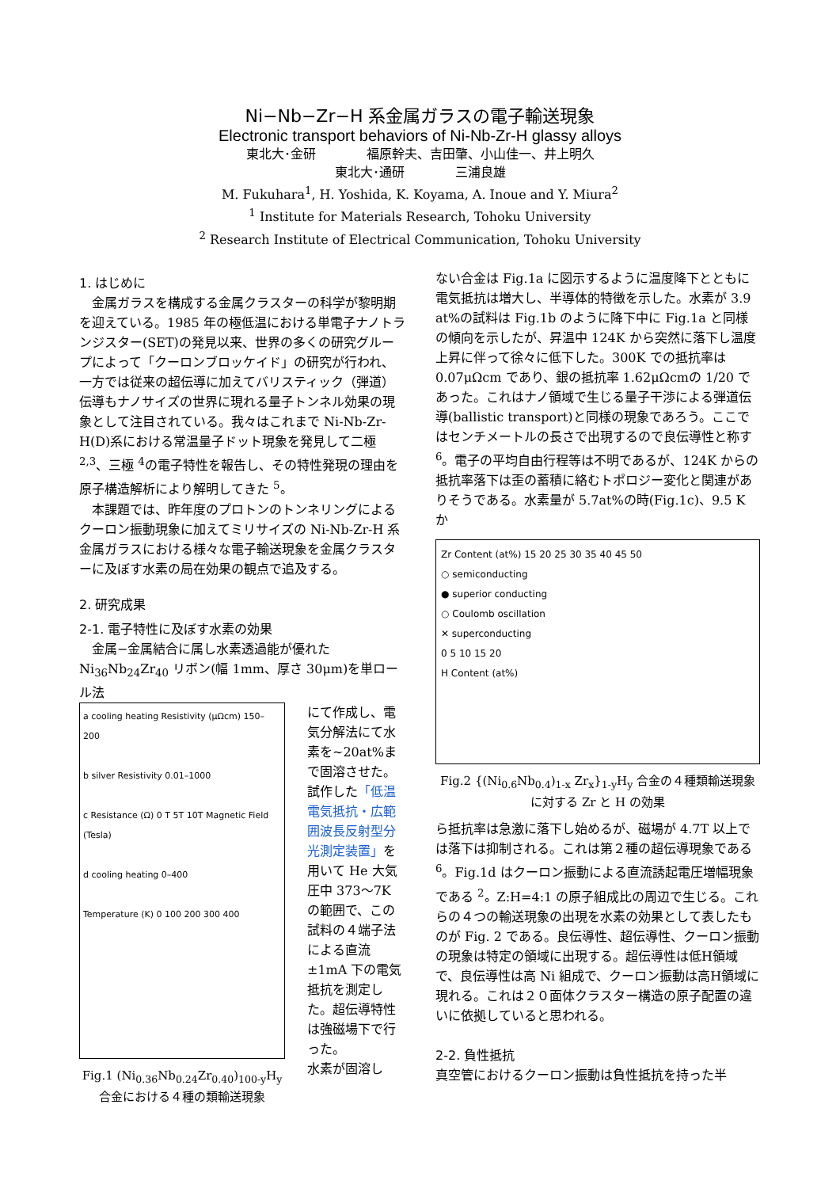Ni−Nb−Zr−H 系金属ガラスの電子輸送現象
Electronic transport behaviors of Ni-Nb-Zr-H glassy alloys
東北大･金研　　　　福原幹夫、吉田肇、小山佳一、井上明久
東北大･通研　　　　三浦良雄
M. Fukuhara<sup>1</sup>, H. Yoshida, K. Koyama, A. Inoue and Y. Miura<sup>2</sup>
<sup>1</sup> Institute for Materials Research, Tohoku University
<sup>2</sup> Research Institute of Electrical Communication, Tohoku University
1. はじめに
　金属ガラスを構成する金属クラスターの科学が黎明期を迎えている。1985 年の極低温における単電子ナノトランジスター(SET)の発見以来、世界の多くの研究グループによって「クーロンブロッケイド」の研究が行われ、一方では従来の超伝導に加えてバリスティック（弾道）伝導もナノサイズの世界に現れる量子トンネル効果の現象として注目されている。我々はこれまで Ni-Nb-Zr-H(D)系における常温量子ドット現象を発見して二極 <sup>2,3</sup>、三極 <sup>4</sup>の電子特性を報告し、その特性発現の理由を原子構造解析により解明してきた <sup>5</sup>。
　本課題では、昨年度のプロトンのトンネリングによるクーロン振動現象に加えてミリサイズの Ni-Nb-Zr-H 系金属ガラスにおける様々な電子輸送現象を金属クラスターに及ぼす水素の局在効果の観点で追及する。
2. 研究成果
2-1. 電子特性に及ぼす水素の効果
　金属−金属結合に属し水素透過能が優れた Ni<sub>36</sub>Nb<sub>24</sub>Zr<sub>40</sub> リボン(幅 1mm、厚さ 30μm)を単ロール法
a cooling heating Resistivity (μΩcm) 150–200
b silver Resistivity 0.01–1000
c Resistance (Ω) 0 T 5T 10T Magnetic Field (Tesla)
d cooling heating 0–400
Temperature (K) 0 100 200 300 400
Fig.1 (Ni<sub>0.36</sub>Nb<sub>0.24</sub>Zr<sub>0.40</sub>)<sub>100-y</sub>H<sub>y</sub> 合金における４種の類輸送現象
にて作成し、電気分解法にて水素を~20at%まで固溶させた。試作した「低温電気抵抗・広範囲波長反射型分光測定装置」を用いて He 大気圧中 373～7K の範囲で、この試料の４端子法による直流±1mA 下の電気抵抗を測定した。超伝導特性は強磁場下で行った。
水素が固溶し
ない合金は Fig.1a に図示するように温度降下とともに電気抵抗は増大し、半導体的特徴を示した。水素が 3.9 at%の試料は Fig.1b のように降下中に Fig.1a と同様の傾向を示したが、昇温中 124K から突然に落下し温度上昇に伴って徐々に低下した。300K での抵抗率は 0.07μΩcm であり、銀の抵抗率 1.62μΩcmの 1/20 であった。これはナノ領域で生じる量子干渉による弾道伝導(ballistic transport)と同様の現象であろう。ここではセンチメートルの長さで出現するので良伝導性と称す <sup>6</sup>。電子の平均自由行程等は不明であるが、124K からの抵抗率落下は歪の蓄積に絡むトポロジー変化と関連がありそうである。水素量が 5.7at%の時(Fig.1c)、9.5 K か
Zr Content (at%) 15 20 25 30 35 40 45 50
○ semiconducting
● superior conducting
○ Coulomb oscillation
✕ superconducting
0 5 10 15 20
H Content (at%)
Fig.2 {(Ni<sub>0.6</sub>Nb<sub>0.4</sub>)<sub>1-x</sub> Zr<sub>x</sub>}<sub>1-y</sub>H<sub>y</sub> 合金の４種類輸送現象に対する Zr と H の効果
ら抵抗率は急激に落下し始めるが、磁場が 4.7T 以上では落下は抑制される。これは第２種の超伝導現象である <sup>6</sup>。Fig.1d はクーロン振動による直流誘起電圧増幅現象である <sup>2</sup>。Z:H=4:1 の原子組成比の周辺で生じる。これらの４つの輸送現象の出現を水素の効果として表したものが Fig. 2 である。良伝導性、超伝導性、クーロン振動の現象は特定の領域に出現する。超伝導性は低H領域で、良伝導性は高 Ni 組成で、クーロン振動は高H領域に現れる。これは２０面体クラスター構造の原子配置の違いに依拠していると思われる。
2-2. 負性抵抗
真空管におけるクーロン振動は負性抵抗を持った半